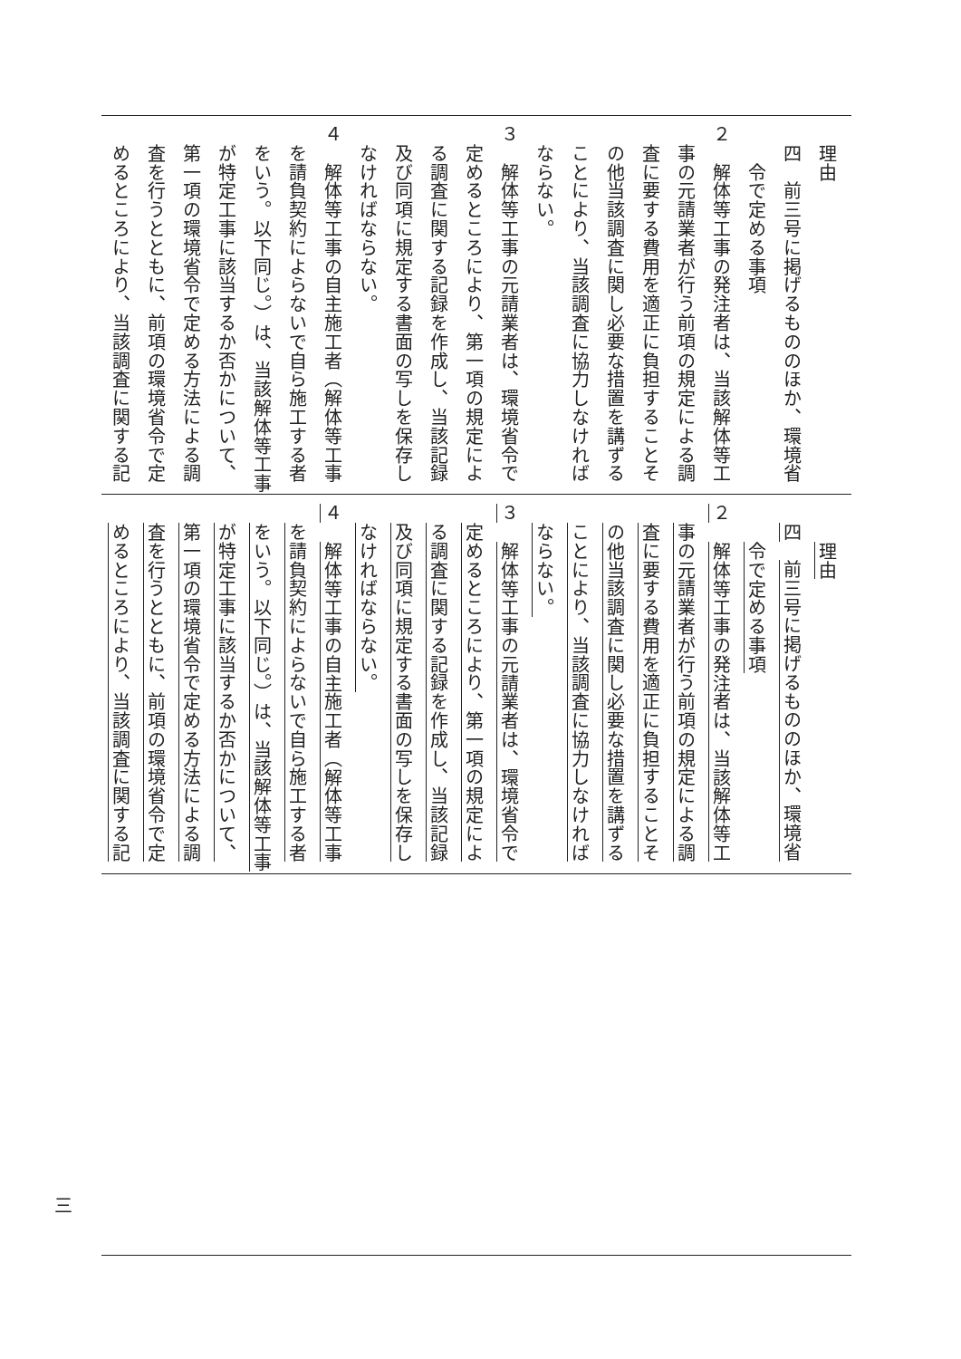理由
　四　前三号に掲げるもののほか、環境省
　　令で定める事項
２　解体等工事の発注者は、当該解体等工
　事の元請業者が行う前項の規定による調
　査に要する費用を適正に負担することそ
　の他当該調査に関し必要な措置を講ずる
　ことにより、当該調査に協力しなければ
　ならない。
３　解体等工事の元請業者は、環境省令で
　定めるところにより、第一項の規定によ
　る調査に関する記録を作成し、当該記録
　及び同項に規定する書面の写しを保存し
　なければならない。
４　解体等工事の自主施工者（解体等工事
　を請負契約によらないで自ら施工する者
　をいう。以下同じ。）は、当該解体等工事
　が特定工事に該当するか否かについて、
　第一項の環境省令で定める方法による調
　査を行うとともに、前項の環境省令で定
　めるところにより、当該調査に関する記
　　理由
　四　前三号に掲げるもののほか、環境省
　　令で定める事項
２　解体等工事の発注者は、当該解体等工
　事の元請業者が行う前項の規定による調
　査に要する費用を適正に負担することそ
　の他当該調査に関し必要な措置を講ずる
　ことにより、当該調査に協力しなければ
　ならない。
３　解体等工事の元請業者は、環境省令で
　定めるところにより、第一項の規定によ
　る調査に関する記録を作成し、当該記録
　及び同項に規定する書面の写しを保存し
　なければならない。
４　解体等工事の自主施工者（解体等工事
　を請負契約によらないで自ら施工する者
　をいう。以下同じ。）は、当該解体等工事
　が特定工事に該当するか否かについて、
　第一項の環境省令で定める方法による調
　査を行うとともに、前項の環境省令で定
　めるところにより、当該調査に関する記
三